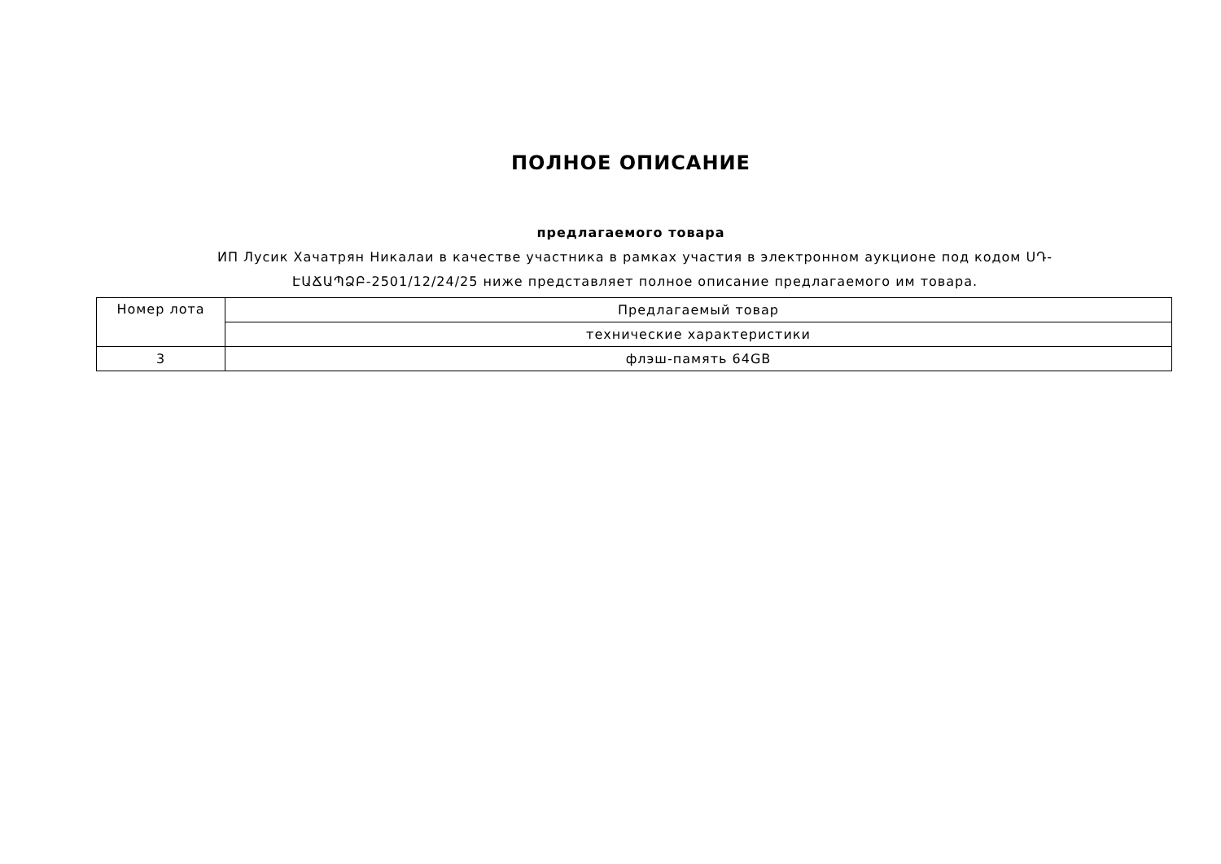ПОЛНОЕ ОПИСАНИЕ
предлагаемого товара
ИП Лусик Хачатрян Никалаи в качестве участника в рамках участия в электронном аукционе под кодом ՍԴ-ԷԱՃԱՊՁԲ-2501/12/24/25 ниже представляет полное описание предлагаемого им товара.
| Номер лота | Предлагаемый товар |
| --- | --- |
| | технические характеристики |
| 3 | флэш-память 64GB |